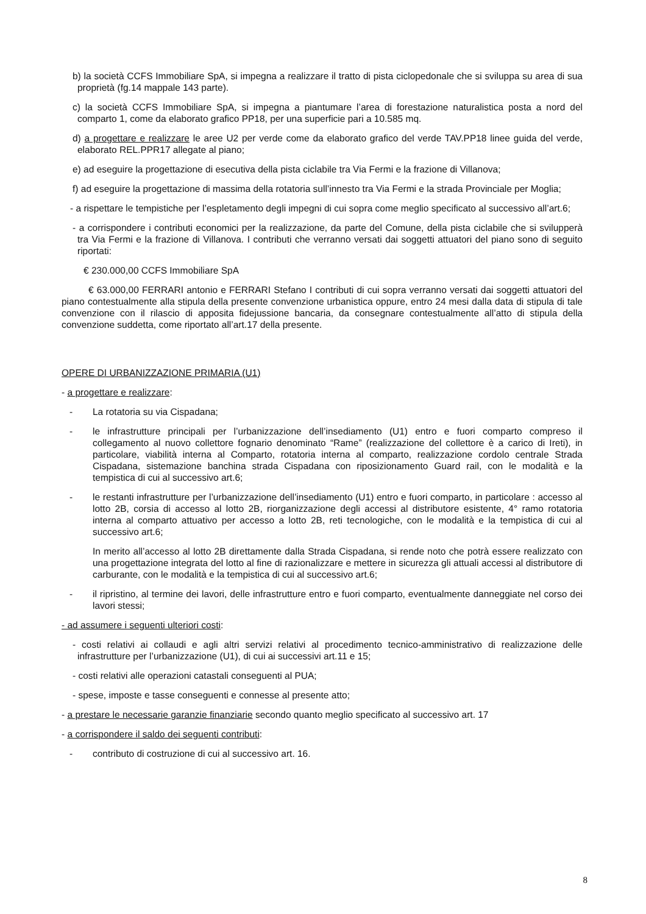b) la società CCFS Immobiliare SpA, si impegna a realizzare il tratto di pista ciclopedonale che si sviluppa su area di sua proprietà (fg.14 mappale 143 parte).
c) la società CCFS Immobiliare SpA, si impegna a piantumare l’area di forestazione naturalistica posta a nord del comparto 1, come da elaborato grafico PP18, per una superficie pari a 10.585 mq.
d) a progettare e realizzare le aree U2 per verde come da elaborato grafico del verde TAV.PP18 linee guida del verde, elaborato REL.PPR17 allegate al piano;
e) ad eseguire la progettazione di esecutiva della pista ciclabile tra Via Fermi e la frazione di Villanova;
f) ad eseguire la progettazione di massima della rotatoria sull’innesto tra Via Fermi e la strada Provinciale per Moglia;
- a rispettare le tempistiche per l’espletamento degli impegni di cui sopra come meglio specificato al successivo all’art.6;
- a corrispondere i contributi economici per la realizzazione, da parte del Comune, della pista ciclabile che si svilupperà tra Via Fermi e la frazione di Villanova. I contributi che verranno versati dai soggetti attuatori del piano sono di seguito riportati:
€ 230.000,00 CCFS Immobiliare SpA
€ 63.000,00 FERRARI antonio e FERRARI Stefano I contributi di cui sopra verranno versati dai soggetti attuatori del piano contestualmente alla stipula della presente convenzione urbanistica oppure, entro 24 mesi dalla data di stipula di tale convenzione con il rilascio di apposita fidejussione bancaria, da consegnare contestualmente all’atto di stipula della convenzione suddetta, come riportato all’art.17 della presente.
OPERE DI URBANIZZAZIONE PRIMARIA (U1)
- a progettare e realizzare:
- La rotatoria su via Cispadana;
- le infrastrutture principali per l’urbanizzazione dell’insediamento (U1) entro e fuori comparto compreso il collegamento al nuovo collettore fognario denominato “Rame” (realizzazione del collettore è a carico di Ireti), in particolare, viabilità interna al Comparto, rotatoria interna al comparto, realizzazione cordolo centrale Strada Cispadana, sistemazione banchina strada Cispadana con riposizionamento Guard rail, con le modalità e la tempistica di cui al successivo art.6;
- le restanti infrastrutture per l’urbanizzazione dell’insediamento (U1) entro e fuori comparto, in particolare : accesso al lotto 2B, corsia di accesso al lotto 2B, riorganizzazione degli accessi al distributore esistente, 4° ramo rotatoria interna al comparto attuativo per accesso a lotto 2B, reti tecnologiche, con le modalità e la tempistica di cui al successivo art.6;
In merito all’accesso al lotto 2B direttamente dalla Strada Cispadana, si rende noto che potrà essere realizzato con una progettazione integrata del lotto al fine di razionalizzare e mettere in sicurezza gli attuali accessi al distributore di carburante, con le modalità e la tempistica di cui al successivo art.6;
- il ripristino, al termine dei lavori, delle infrastrutture entro e fuori comparto, eventualmente danneggiate nel corso dei lavori stessi;
- ad assumere i seguenti ulteriori costi:
- costi relativi ai collaudi e agli altri servizi relativi al procedimento tecnico-amministrativo di realizzazione delle infrastrutture per l’urbanizzazione (U1), di cui ai successivi art.11 e 15;
- costi relativi alle operazioni catastali conseguenti al PUA;
- spese, imposte e tasse conseguenti e connesse al presente atto;
- a prestare le necessarie garanzie finanziarie secondo quanto meglio specificato al successivo art. 17
- a corrispondere il saldo dei seguenti contributi:
- contributo di costruzione di cui al successivo art. 16.
8